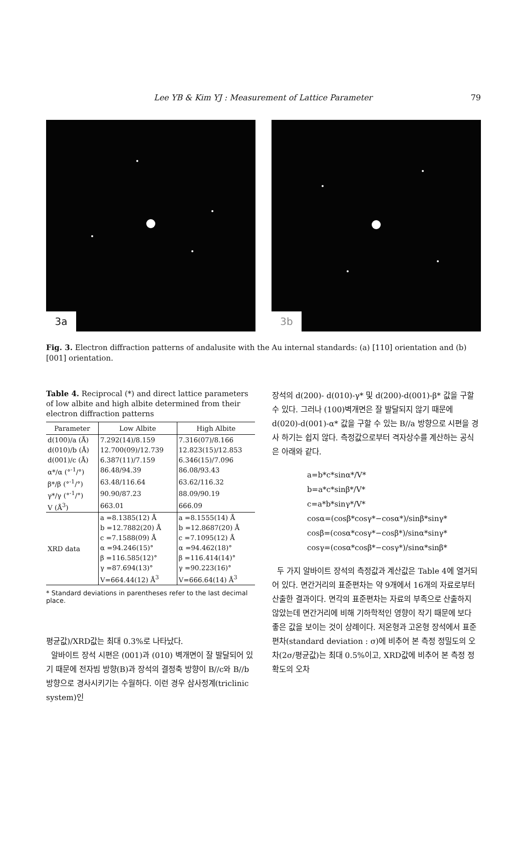Lee YB & Kim YJ : Measurement of Lattice Parameter 79
3a
3b
Fig. 3. Electron diffraction patterns of andalusite with the Au internal standards: (a) [110] orientation and (b) [001] orientation.
Table 4. Reciprocal (*) and direct lattice parameters of low albite and high albite determined from their electron diffraction patterns
| Parameter | Low Albite | High Albite |
| --- | --- | --- |
| d(100)/a (Å) | 7.292(14)/8.159 | 7.316(07)/8.166 |
| d(010)/b (Å) | 12.700(09)/12.739 | 12.823(15)/12.853 |
| d(001)/c (Å) | 6.387(11)/7.159 | 6.346(15)/7.096 |
| α*/α (°<sup>-1</sup>/°) | 86.48/94.39 | 86.08/93.43 |
| β*/β (°<sup>-1</sup>/°) | 63.48/116.64 | 63.62/116.32 |
| γ*/γ (°<sup>-1</sup>/°) | 90.90/87.23 | 88.09/90.19 |
| V (Å<sup>3</sup>) | 663.01 | 666.09 |
| XRD data | a =8.1385(12) Å b =12.7882(20) Å c =7.1588(09) Å α =94.246(15)° β =116.585(12)° γ =87.694(13)° V=664.44(12) Å<sup>3</sup> | a =8.1555(14) Å b =12.8687(20) Å c =7.1095(12) Å α =94.462(18)° β =116.414(14)° γ =90.223(16)° V=666.64(14) Å<sup>3</sup> |
* Standard deviations in parentheses refer to the last decimal place.
평균값)/XRD값는 최대 0.3%로 나타났다.
알바이트 장석 시편은 (001)과 (010) 벽개면이 잘 발달되어 있기 때문에 전자빔 방향(B)과 장석의 결정축 방향이 B//c와 B//b 방향으로 경사시키기는 수월하다. 이런 경우 삼사정계(triclinic system)인
장석의 d(200)- d(010)-γ* 및 d(200)-d(001)-β* 값을 구할 수 있다. 그러나 (100)벽개면은 잘 발달되지 않기 때문에 d(020)-d(001)-α* 값을 구할 수 있는 B//a 방향으로 시편을 경사 하기는 쉽지 않다. 측정값으로부터 격자상수를 계산하는 공식은 아래와 같다.
a=b*c*sinα*/V*
b=a*c*sinβ*/V*
c=a*b*sinγ*/V*
cosα=(cosβ*cosγ*−cosα*)/sinβ*sinγ*
cosβ=(cosα*cosγ*−cosβ*)/sinα*sinγ*
cosγ=(cosα*cosβ*−cosγ*)/sinα*sinβ*
두 가지 알바이트 장석의 측정값과 계산값은 Table 4에 열거되어 있다. 면간거리의 표준편차는 약 9개에서 16개의 자료로부터 산출한 결과이다. 면각의 표준편차는 자료의 부족으로 산출하지 않았는데 면간거리에 비해 기하학적인 영향이 작기 때문에 보다 좋은 값을 보이는 것이 상례이다. 저온형과 고온형 장석에서 표준편차(standard deviation : σ)에 비추어 본 측정 정밀도의 오차(2σ/평균값)는 최대 0.5%이고, XRD값에 비추어 본 측정 정확도의 오차